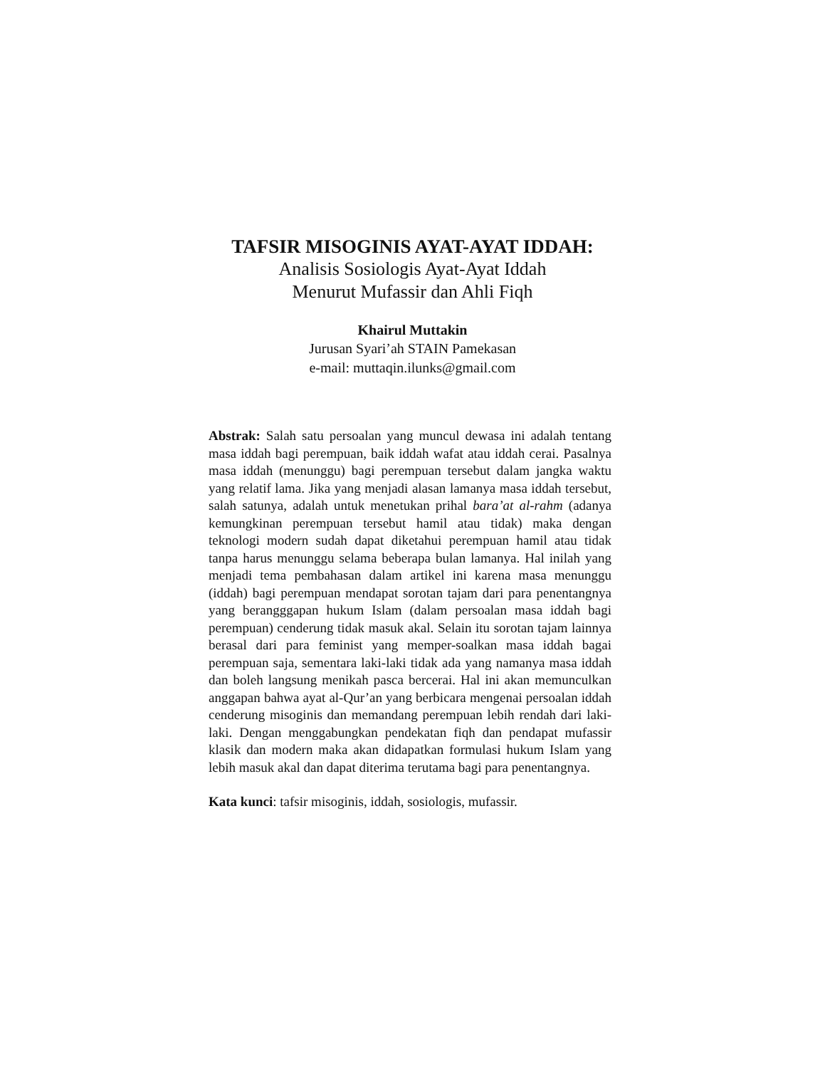TAFSIR MISOGINIS AYAT-AYAT IDDAH:
Analisis Sosiologis Ayat-Ayat Iddah
Menurut Mufassir dan Ahli Fiqh
Khairul Muttakin
Jurusan Syari’ah STAIN Pamekasan
e-mail: muttaqin.ilunks@gmail.com
Abstrak: Salah satu persoalan yang muncul dewasa ini adalah tentang masa iddah bagi perempuan, baik iddah wafat atau iddah cerai. Pasalnya masa iddah (menunggu) bagi perempuan tersebut dalam jangka waktu yang relatif lama. Jika yang menjadi alasan lamanya masa iddah tersebut, salah satunya, adalah untuk menetukan prihal bara’at al-rahm (adanya kemungkinan perempuan tersebut hamil atau tidak) maka dengan teknologi modern sudah dapat diketahui perempuan hamil atau tidak tanpa harus menunggu selama beberapa bulan lamanya. Hal inilah yang menjadi tema pembahasan dalam artikel ini karena masa menunggu (iddah) bagi perempuan mendapat sorotan tajam dari para penentangnya yang berangggapan hukum Islam (dalam persoalan masa iddah bagi perempuan) cenderung tidak masuk akal. Selain itu sorotan tajam lainnya berasal dari para feminist yang memper-soalkan masa iddah bagai perempuan saja, sementara laki-laki tidak ada yang namanya masa iddah dan boleh langsung menikah pasca bercerai. Hal ini akan memunculkan anggapan bahwa ayat al-Qur’an yang berbicara mengenai persoalan iddah cenderung misoginis dan memandang perempuan lebih rendah dari laki-laki. Dengan menggabungkan pendekatan fiqh dan pendapat mufassir klasik dan modern maka akan didapatkan formulasi hukum Islam yang lebih masuk akal dan dapat diterima terutama bagi para penentangnya.
Kata kunci: tafsir misoginis, iddah, sosiologis, mufassir.